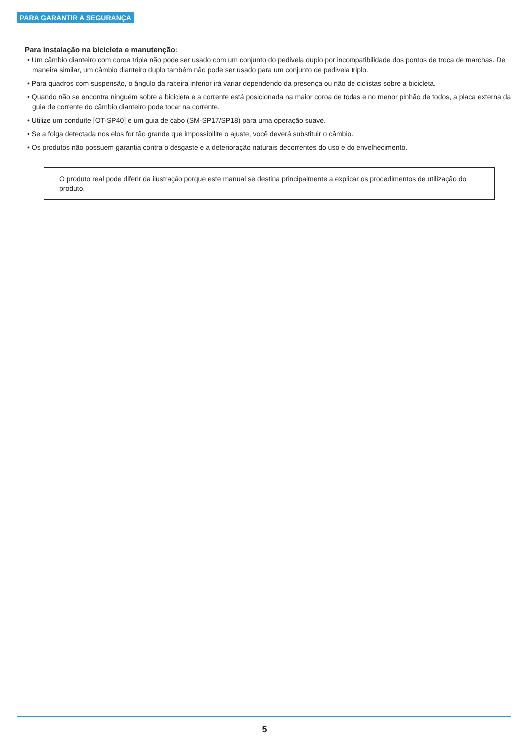PARA GARANTIR A SEGURANÇA
Para instalação na bicicleta e manutenção:
• Um câmbio dianteiro com coroa tripla não pode ser usado com um conjunto do pedivela duplo por incompatibilidade dos pontos de troca de marchas. De maneira similar, um câmbio dianteiro duplo também não pode ser usado para um conjunto de pedivela triplo.
• Para quadros com suspensão, o ângulo da rabeira inferior irá variar dependendo da presença ou não de ciclistas sobre a bicicleta.
• Quando não se encontra ninguém sobre a bicicleta e a corrente está posicionada na maior coroa de todas e no menor pinhão de todos, a placa externa da guia de corrente do câmbio dianteiro pode tocar na corrente.
• Utilize um conduíte [OT-SP40] e um guia de cabo (SM-SP17/SP18) para uma operação suave.
• Se a folga detectada nos elos for tão grande que impossibilite o ajuste, você deverá substituir o câmbio.
• Os produtos não possuem garantia contra o desgaste e a deterioração naturais decorrentes do uso e do envelhecimento.
O produto real pode diferir da ilustração porque este manual se destina principalmente a explicar os procedimentos de utilização do produto.
5